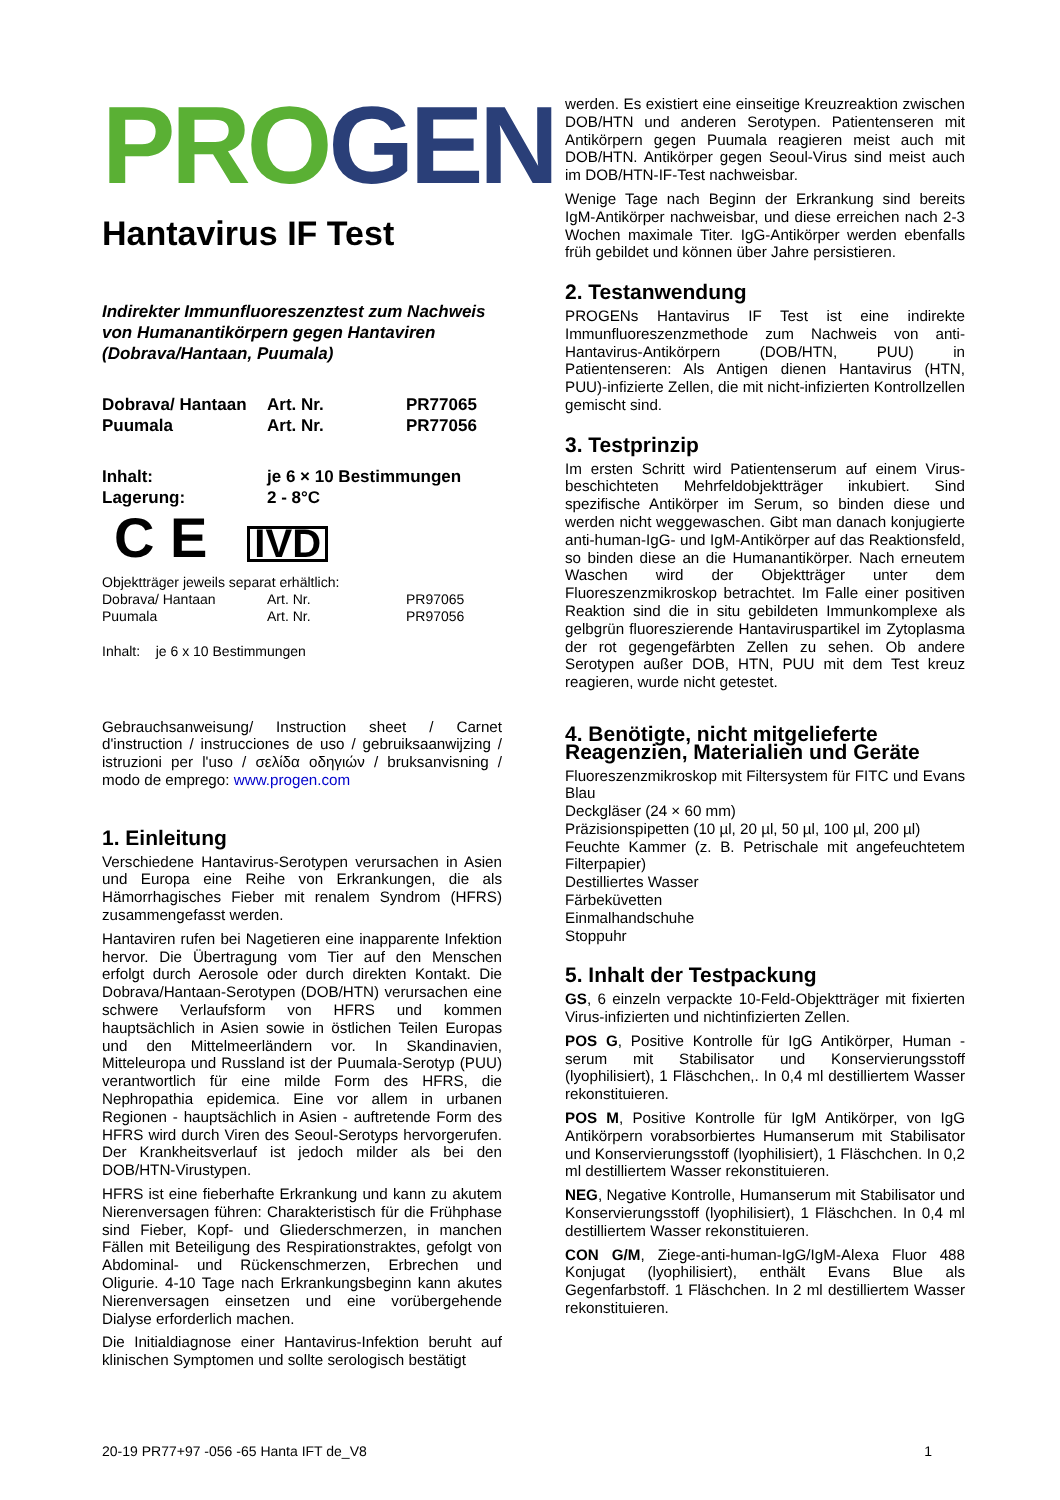PRO GEN
Hantavirus IF Test
Indirekter Immunfluoreszenztest zum Nachweis von Humanantikörpern gegen Hantaviren (Dobrava/Hantaan, Puumala)
| Dobrava/ Hantaan | Art. Nr. | PR77065 |
| Puumala | Art. Nr. | PR77056 |
| Inhalt: | je 6 × 10 Bestimmungen |
| Lagerung: | 2 - 8°C |
C E IVD
Objektträger jeweils separat erhältlich:
| Dobrava/ Hantaan | Art. Nr. | PR97065 |
| Puumala | Art. Nr. | PR97056 |
Inhalt: je 6 x 10 Bestimmungen
Gebrauchsanweisung/ Instruction sheet / Carnet d'instruction / instrucciones de uso / gebruiksaanwijzing / istruzioni per l'uso / σελίδα οδηγιών / bruksanvisning / modo de emprego: www.progen.com
1. Einleitung
Verschiedene Hantavirus-Serotypen verursachen in Asien und Europa eine Reihe von Erkrankungen, die als Hämorrhagisches Fieber mit renalem Syndrom (HFRS) zusammengefasst werden.
Hantaviren rufen bei Nagetieren eine inapparente Infektion hervor. Die Übertragung vom Tier auf den Menschen erfolgt durch Aerosole oder durch direkten Kontakt. Die Dobrava/Hantaan-Serotypen (DOB/HTN) verursachen eine schwere Verlaufsform von HFRS und kommen hauptsächlich in Asien sowie in östlichen Teilen Europas und den Mittelmeerländern vor. In Skandinavien, Mitteleuropa und Russland ist der Puumala-Serotyp (PUU) verantwortlich für eine milde Form des HFRS, die Nephropathia epidemica. Eine vor allem in urbanen Regionen - hauptsächlich in Asien - auftretende Form des HFRS wird durch Viren des Seoul-Serotyps hervorgerufen. Der Krankheitsverlauf ist jedoch milder als bei den DOB/HTN-Virustypen.
HFRS ist eine fieberhafte Erkrankung und kann zu akutem Nierenversagen führen: Charakteristisch für die Frühphase sind Fieber, Kopf- und Gliederschmerzen, in manchen Fällen mit Beteiligung des Respirationstraktes, gefolgt von Abdominal- und Rückenschmerzen, Erbrechen und Oligurie. 4-10 Tage nach Erkrankungsbeginn kann akutes Nierenversagen einsetzen und eine vorübergehende Dialyse erforderlich machen.
Die Initialdiagnose einer Hantavirus-Infektion beruht auf klinischen Symptomen und sollte serologisch bestätigt
werden. Es existiert eine einseitige Kreuzreaktion zwischen DOB/HTN und anderen Serotypen. Patientenseren mit Antikörpern gegen Puumala reagieren meist auch mit DOB/HTN. Antikörper gegen Seoul-Virus sind meist auch im DOB/HTN-IF-Test nachweisbar.
Wenige Tage nach Beginn der Erkrankung sind bereits IgM-Antikörper nachweisbar, und diese erreichen nach 2-3 Wochen maximale Titer. IgG-Antikörper werden ebenfalls früh gebildet und können über Jahre persistieren.
2. Testanwendung
PROGENs Hantavirus IF Test ist eine indirekte Immunfluoreszenzmethode zum Nachweis von anti-Hantavirus-Antikörpern (DOB/HTN, PUU) in Patientenseren: Als Antigen dienen Hantavirus (HTN, PUU)-infizierte Zellen, die mit nicht-infizierten Kontrollzellen gemischt sind.
3. Testprinzip
Im ersten Schritt wird Patientenserum auf einem Virus-beschichteten Mehrfeldobjektträger inkubiert. Sind spezifische Antikörper im Serum, so binden diese und werden nicht weggewaschen. Gibt man danach konjugierte anti-human-IgG- und IgM-Antikörper auf das Reaktionsfeld, so binden diese an die Humanantikörper. Nach erneutem Waschen wird der Objektträger unter dem Fluoreszenzmikroskop betrachtet. Im Falle einer positiven Reaktion sind die in situ gebildeten Immunkomplexe als gelbgrün fluoreszierende Hantaviruspartikel im Zytoplasma der rot gegengefärbten Zellen zu sehen. Ob andere Serotypen außer DOB, HTN, PUU mit dem Test kreuz reagieren, wurde nicht getestet.
4. Benötigte, nicht mitgelieferte Reagenzien, Materialien und Geräte
Fluoreszenzmikroskop mit Filtersystem für FITC und Evans Blau
Deckgläser (24 × 60 mm)
Präzisionspipetten (10 µl, 20 µl, 50 µl, 100 µl, 200 µl)
Feuchte Kammer (z. B. Petrischale mit angefeuchtetem Filterpapier)
Destilliertes Wasser
Färbeküvetten
Einmalhandschuhe
Stoppuhr
5. Inhalt der Testpackung
GS, 6 einzeln verpackte 10-Feld-Objektträger mit fixierten Virus-infizierten und nichtinfizierten Zellen.
POS G, Positive Kontrolle für IgG Antikörper, Human - serum mit Stabilisator und Konservierungsstoff (lyophilisiert), 1 Fläschchen,. In 0,4 ml destilliertem Wasser rekonstituieren.
POS M, Positive Kontrolle für IgM Antikörper, von IgG Antikörpern vorabsorbiertes Humanserum mit Stabilisator und Konservierungsstoff (lyophilisiert), 1 Fläschchen. In 0,2 ml destilliertem Wasser rekonstituieren.
NEG, Negative Kontrolle, Humanserum mit Stabilisator und Konservierungsstoff (lyophilisiert), 1 Fläschchen. In 0,4 ml destilliertem Wasser rekonstituieren.
CON G/M, Ziege-anti-human-IgG/IgM-Alexa Fluor 488 Konjugat (lyophilisiert), enthält Evans Blue als Gegenfarbstoff. 1 Fläschchen. In 2 ml destilliertem Wasser rekonstituieren.
20-19 PR77+97 -056 -65 Hanta IFT de_V8 1